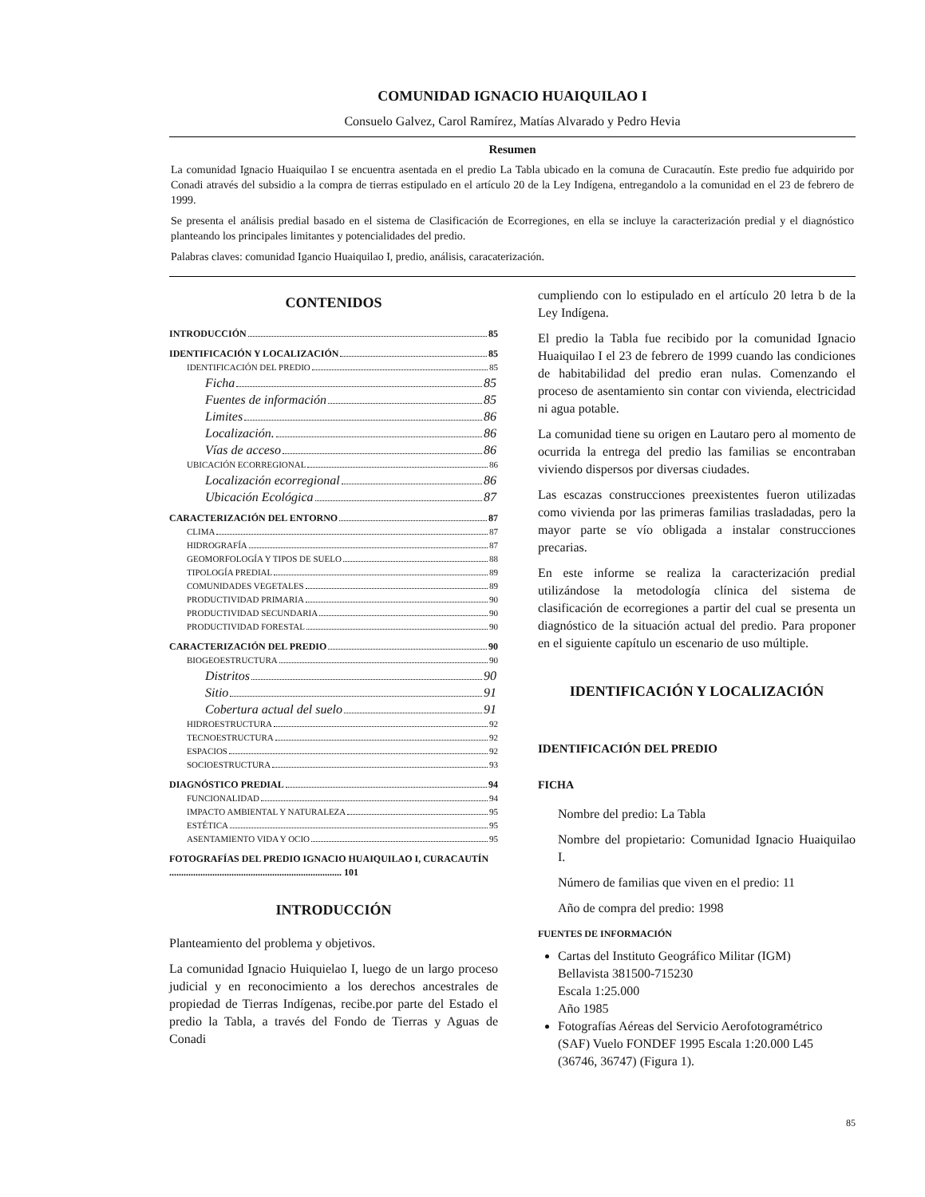COMUNIDAD IGNACIO HUAIQUILAO I
Consuelo Galvez, Carol Ramírez, Matías Alvarado y Pedro Hevia
Resumen
La comunidad Ignacio Huaiquilao I se encuentra asentada en el predio La Tabla ubicado en la comuna de Curacautín. Este predio fue adquirido por Conadi através del subsidio a la compra de tierras estipulado en el artículo 20 de la Ley Indígena, entregandolo a la comunidad en el 23 de febrero de 1999.
Se presenta el análisis predial basado en el sistema de Clasificación de Ecorregiones, en ella se incluye la caracterización predial y el diagnóstico planteando los principales limitantes y potencialidades del predio.
Palabras claves: comunidad Igancio Huaiquilao I, predio, análisis, caracaterización.
CONTENIDOS
INTRODUCCIÓN 85
IDENTIFICACIÓN Y LOCALIZACIÓN 85
IDENTIFICACIÓN DEL PREDIO 85
Ficha 85
Fuentes de información 85
Limites 86
Localización. 86
Vías de acceso 86
UBICACIÓN ECORREGIONAL 86
Localización ecorregional 86
Ubicación Ecológica 87
CARACTERIZACIÓN DEL ENTORNO 87
CLIMA 87
HIDROGRAFÍA 87
GEOMORFOLOGÍA Y TIPOS DE SUELO 88
TIPOLOGÍA PREDIAL 89
COMUNIDADES VEGETALES 89
PRODUCTIVIDAD PRIMARIA 90
PRODUCTIVIDAD SECUNDARIA 90
PRODUCTIVIDAD FORESTAL 90
CARACTERIZACIÓN DEL PREDIO 90
BIOGEOESTRUCTURA 90
Distritos 90
Sitio 91
Cobertura actual del suelo 91
HIDROESTRUCTURA 92
TECNOESTRUCTURA 92
ESPACIOS 92
SOCIOESTRUCTURA 93
DIAGNÓSTICO PREDIAL 94
FUNCIONALIDAD 94
IMPACTO AMBIENTAL Y NATURALEZA 95
ESTÉTICA 95
ASENTAMIENTO VIDA Y OCIO 95
FOTOGRAFÍAS DEL PREDIO IGNACIO HUAIQUILAO I, CURACAUTÍN ........................................................................ 101
INTRODUCCIÓN
Planteamiento del problema y objetivos.
La comunidad Ignacio Huiquielao I, luego de un largo proceso judicial y en reconocimiento a los derechos ancestrales de propiedad de Tierras Indígenas, recibe.por parte del Estado el predio la Tabla, a través del Fondo de Tierras y Aguas de Conadi
cumpliendo con lo estipulado en el artículo 20 letra b de la Ley Indígena.
El predio la Tabla fue recibido por la comunidad Ignacio Huaiquilao I el 23 de febrero de 1999 cuando las condiciones de habitabilidad del predio eran nulas. Comenzando el proceso de asentamiento sin contar con vivienda, electricidad ni agua potable.
La comunidad tiene su origen en Lautaro pero al momento de ocurrida la entrega del predio las familias se encontraban viviendo dispersos por diversas ciudades.
Las escazas construcciones preexistentes fueron utilizadas como vivienda por las primeras familias trasladadas, pero la mayor parte se vío obligada a instalar construcciones precarias.
En este informe se realiza la caracterización predial utilizándose la metodología clínica del sistema de clasificación de ecorregiones a partir del cual se presenta un diagnóstico de la situación actual del predio. Para proponer en el siguiente capítulo un escenario de uso múltiple.
IDENTIFICACIÓN Y LOCALIZACIÓN
IDENTIFICACIÓN DEL PREDIO
FICHA
Nombre del predio: La Tabla
Nombre del propietario: Comunidad Ignacio Huaiquilao I.
Número de familias que viven en el predio: 11
Año de compra del predio: 1998
FUENTES DE INFORMACIÓN
Cartas del Instituto Geográfico Militar (IGM)
Bellavista 381500-715230
Escala 1:25.000
Año 1985
Fotografías Aéreas del Servicio Aerofotogramétrico (SAF) Vuelo FONDEF 1995 Escala 1:20.000 L45 (36746, 36747) (Figura 1).
85